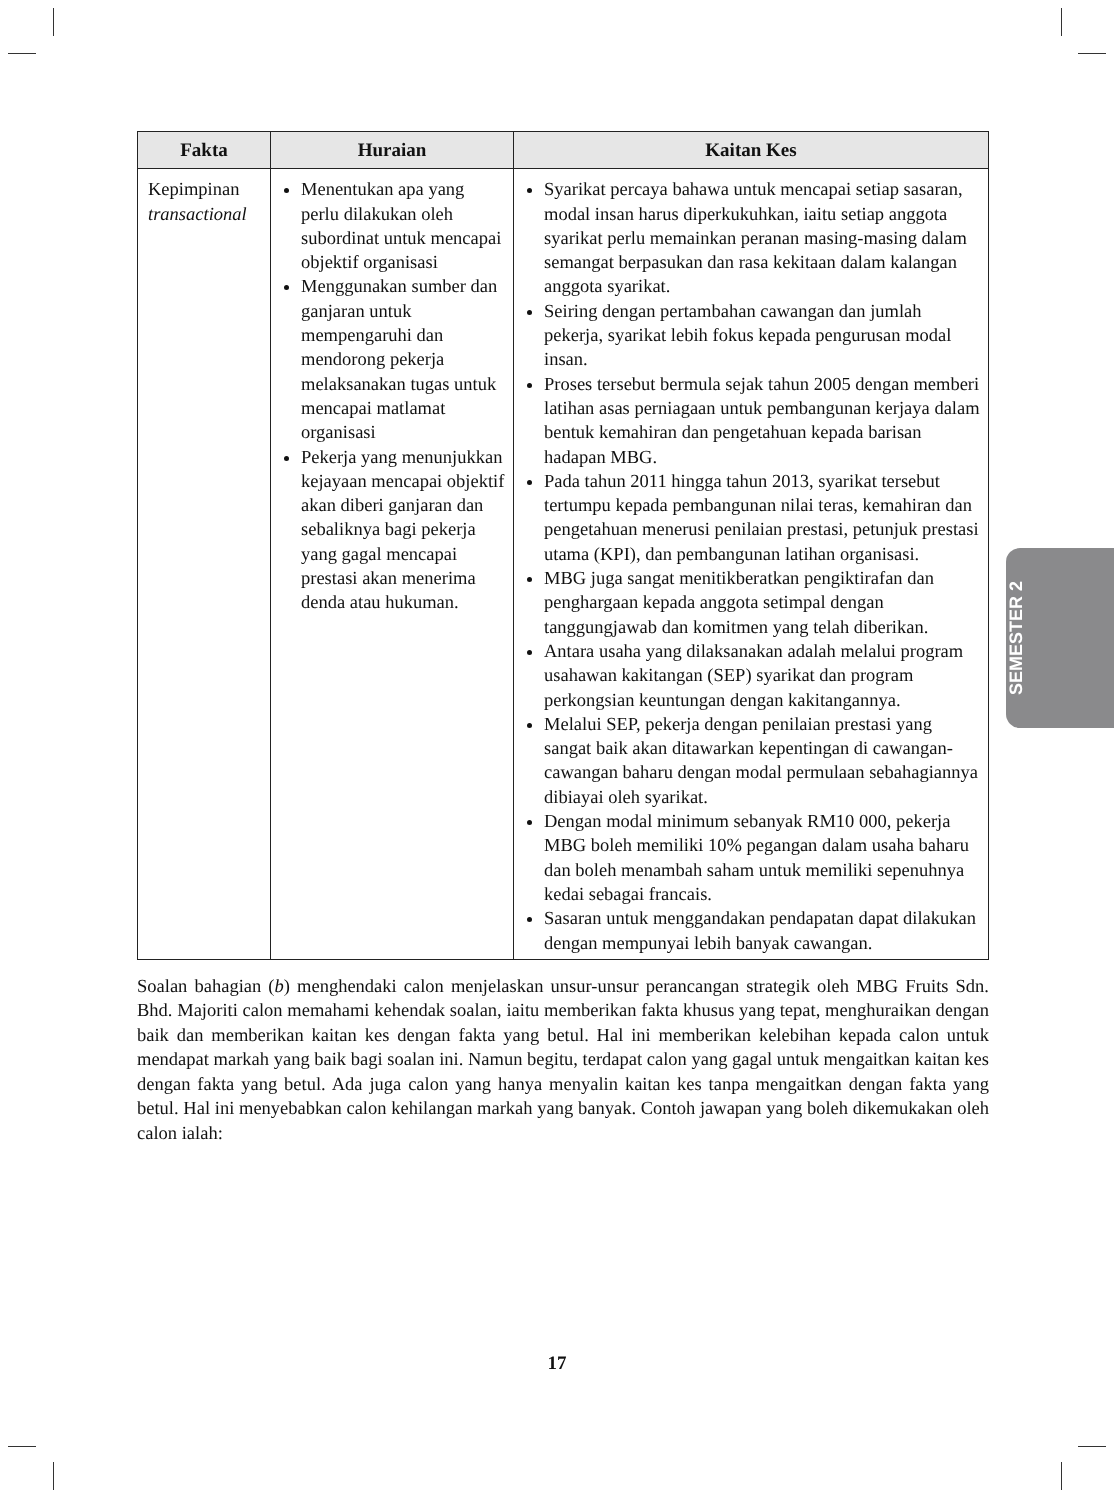SEMESTER 2
| Fakta | Huraian | Kaitan Kes |
| --- | --- | --- |
| Kepimpinan transactional | Menentukan apa yang perlu dilakukan oleh subordinat untuk mencapai objektif organisasi Menggunakan sumber dan ganjaran untuk mempengaruhi dan mendorong pekerja melaksanakan tugas untuk mencapai matlamat organisasi Pekerja yang menunjukkan kejayaan mencapai objektif akan diberi ganjaran dan sebaliknya bagi pekerja yang gagal mencapai prestasi akan menerima denda atau hukuman. | Syarikat percaya bahawa untuk mencapai setiap sasaran, modal insan harus diperkukuhkan, iaitu setiap anggota syarikat perlu memainkan peranan masing-masing dalam semangat berpasukan dan rasa kekitaan dalam kalangan anggota syarikat. Seiring dengan pertambahan cawangan dan jumlah pekerja, syarikat lebih fokus kepada pengurusan modal insan. Proses tersebut bermula sejak tahun 2005 dengan memberi latihan asas perniagaan untuk pembangunan kerjaya dalam bentuk kemahiran dan pengetahuan kepada barisan hadapan MBG. Pada tahun 2011 hingga tahun 2013, syarikat tersebut tertumpu kepada pembangunan nilai teras, kemahiran dan pengetahuan menerusi penilaian prestasi, petunjuk prestasi utama (KPI), dan pembangunan latihan organisasi. MBG juga sangat menitikberatkan pengiktirafan dan penghargaan kepada anggota setimpal dengan tanggungjawab dan komitmen yang telah diberikan. Antara usaha yang dilaksanakan adalah melalui program usahawan kakitangan (SEP) syarikat dan program perkongsian keuntungan dengan kakitangannya. Melalui SEP, pekerja dengan penilaian prestasi yang sangat baik akan ditawarkan kepentingan di cawangan-cawangan baharu dengan modal permulaan sebahagiannya dibiayai oleh syarikat. Dengan modal minimum sebanyak RM10 000, pekerja MBG boleh memiliki 10% pegangan dalam usaha baharu dan boleh menambah saham untuk memiliki sepenuhnya kedai sebagai francais. Sasaran untuk menggandakan pendapatan dapat dilakukan dengan mempunyai lebih banyak cawangan. |
Soalan bahagian (b) menghendaki calon menjelaskan unsur-unsur perancangan strategik oleh MBG Fruits Sdn. Bhd. Majoriti calon memahami kehendak soalan, iaitu memberikan fakta khusus yang tepat, menghuraikan dengan baik dan memberikan kaitan kes dengan fakta yang betul. Hal ini memberikan kelebihan kepada calon untuk mendapat markah yang baik bagi soalan ini. Namun begitu, terdapat calon yang gagal untuk mengaitkan kaitan kes dengan fakta yang betul. Ada juga calon yang hanya menyalin kaitan kes tanpa mengaitkan dengan fakta yang betul. Hal ini menyebabkan calon kehilangan markah yang banyak. Contoh jawapan yang boleh dikemukakan oleh calon ialah:
17